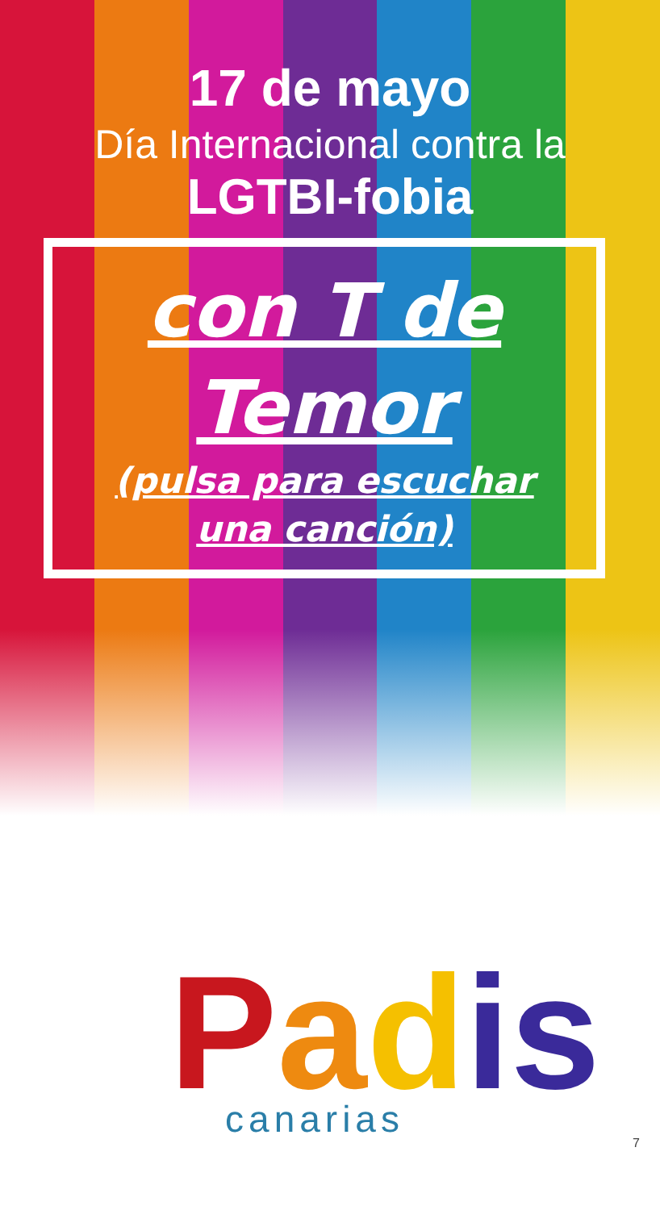17 de mayo
Día Internacional contra la
LGTBI-fobia
con T de
Temor
(pulsa para escuchar
una canción)
Padis
canarias
7